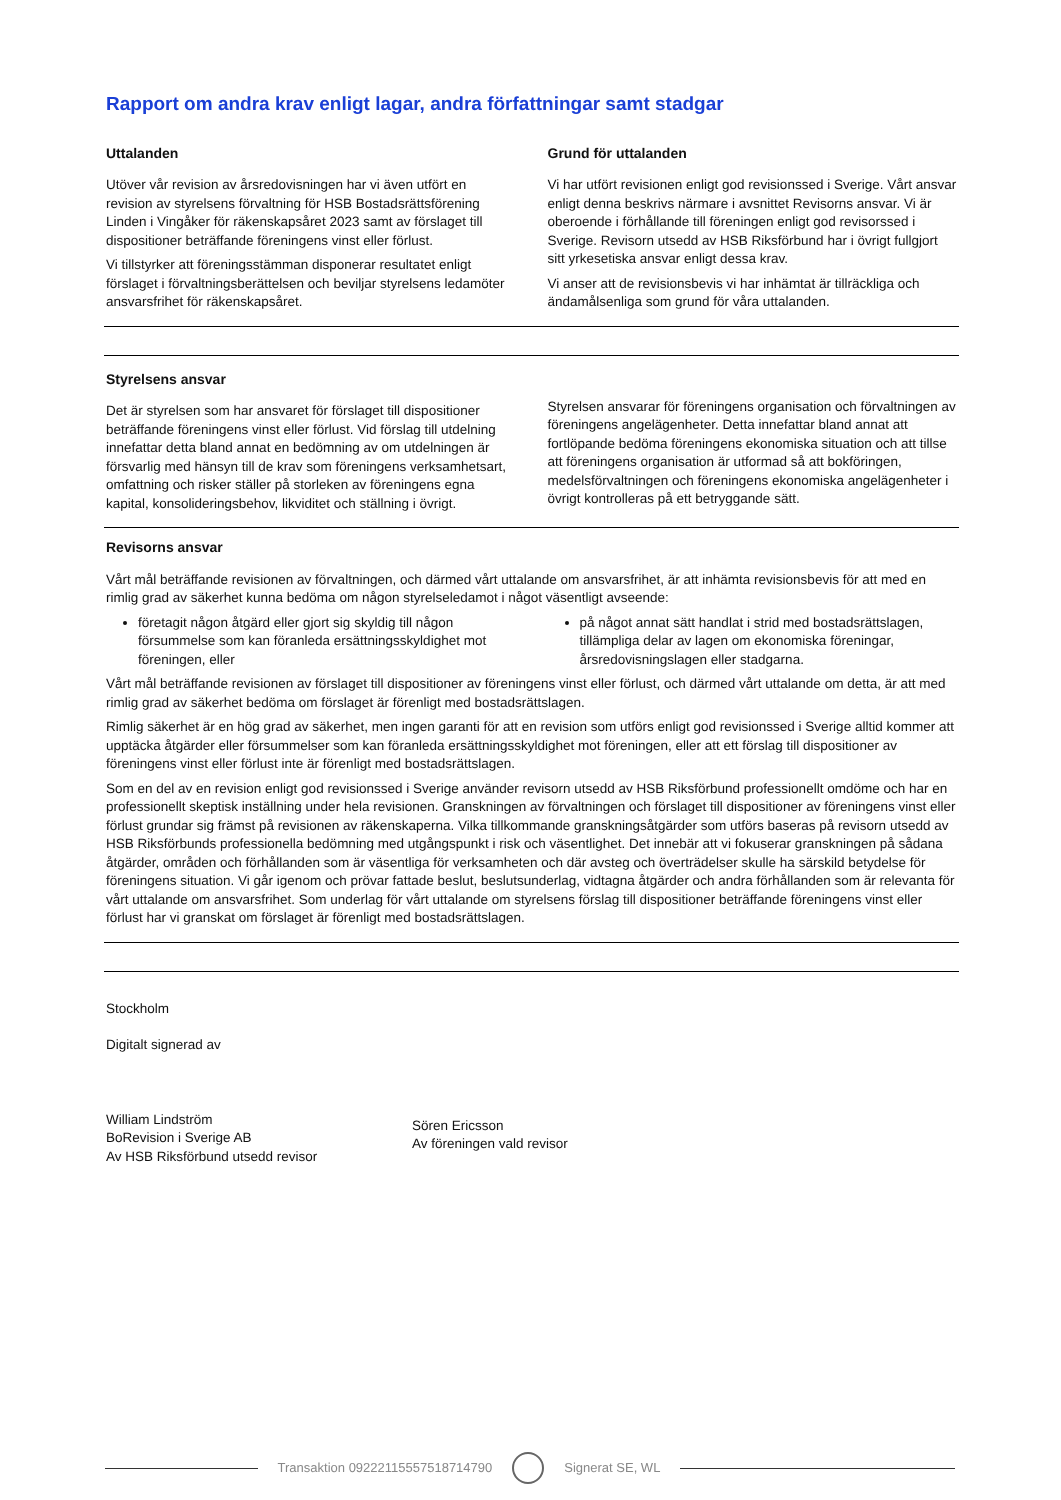Rapport om andra krav enligt lagar, andra författningar samt stadgar
Uttalanden
Utöver vår revision av årsredovisningen har vi även utfört en revision av styrelsens förvaltning för HSB Bostadsrättsförening Linden i Vingåker för räkenskapsåret 2023 samt av förslaget till dispositioner beträffande föreningens vinst eller förlust.
Vi tillstyrker att föreningsstämman disponerar resultatet enligt förslaget i förvaltningsberättelsen och beviljar styrelsens ledamöter ansvarsfrihet för räkenskapsåret.
Grund för uttalanden
Vi har utfört revisionen enligt god revisionssed i Sverige. Vårt ansvar enligt denna beskrivs närmare i avsnittet Revisorns ansvar. Vi är oberoende i förhållande till föreningen enligt god revisorssed i Sverige. Revisorn utsedd av HSB Riksförbund har i övrigt fullgjort sitt yrkesetiska ansvar enligt dessa krav.
Vi anser att de revisionsbevis vi har inhämtat är tillräckliga och ändamålsenliga som grund för våra uttalanden.
Styrelsens ansvar
Det är styrelsen som har ansvaret för förslaget till dispositioner beträffande föreningens vinst eller förlust. Vid förslag till utdelning innefattar detta bland annat en bedömning av om utdelningen är försvarlig med hänsyn till de krav som föreningens verksamhetsart, omfattning och risker ställer på storleken av föreningens egna kapital, konsolideringsbehov, likviditet och ställning i övrigt.
Styrelsen ansvarar för föreningens organisation och förvaltningen av föreningens angelägenheter. Detta innefattar bland annat att fortlöpande bedöma föreningens ekonomiska situation och att tillse att föreningens organisation är utformad så att bokföringen, medelsförvaltningen och föreningens ekonomiska angelägenheter i övrigt kontrolleras på ett betryggande sätt.
Revisorns ansvar
Vårt mål beträffande revisionen av förvaltningen, och därmed vårt uttalande om ansvarsfrihet, är att inhämta revisionsbevis för att med en rimlig grad av säkerhet kunna bedöma om någon styrelseledamot i något väsentligt avseende:
företagit någon åtgärd eller gjort sig skyldig till någon försummelse som kan föranleda ersättningsskyldighet mot föreningen, eller
på något annat sätt handlat i strid med bostadsrättslagen, tillämpliga delar av lagen om ekonomiska föreningar, årsredovisningslagen eller stadgarna.
Vårt mål beträffande revisionen av förslaget till dispositioner av föreningens vinst eller förlust, och därmed vårt uttalande om detta, är att med rimlig grad av säkerhet bedöma om förslaget är förenligt med bostadsrättslagen.
Rimlig säkerhet är en hög grad av säkerhet, men ingen garanti för att en revision som utförs enligt god revisionssed i Sverige alltid kommer att upptäcka åtgärder eller försummelser som kan föranleda ersättningsskyldighet mot föreningen, eller att ett förslag till dispositioner av föreningens vinst eller förlust inte är förenligt med bostadsrättslagen.
Som en del av en revision enligt god revisionssed i Sverige använder revisorn utsedd av HSB Riksförbund professionellt omdöme och har en professionellt skeptisk inställning under hela revisionen. Granskningen av förvaltningen och förslaget till dispositioner av föreningens vinst eller förlust grundar sig främst på revisionen av räkenskaperna. Vilka tillkommande granskningsåtgärder som utförs baseras på revisorn utsedd av HSB Riksförbunds professionella bedömning med utgångspunkt i risk och väsentlighet. Det innebär att vi fokuserar granskningen på sådana åtgärder, områden och förhållanden som är väsentliga för verksamheten och där avsteg och överträdelser skulle ha särskild betydelse för föreningens situation. Vi går igenom och prövar fattade beslut, beslutsunderlag, vidtagna åtgärder och andra förhållanden som är relevanta för vårt uttalande om ansvarsfrihet. Som underlag för vårt uttalande om styrelsens förslag till dispositioner beträffande föreningens vinst eller förlust har vi granskat om förslaget är förenligt med bostadsrättslagen.
Stockholm
Digitalt signerad av
William Lindström
BoRevision i Sverige AB
Av HSB Riksförbund utsedd revisor
Sören Ericsson
Av föreningen vald revisor
Transaktion 09222115557518714790
Signerat SE, WL